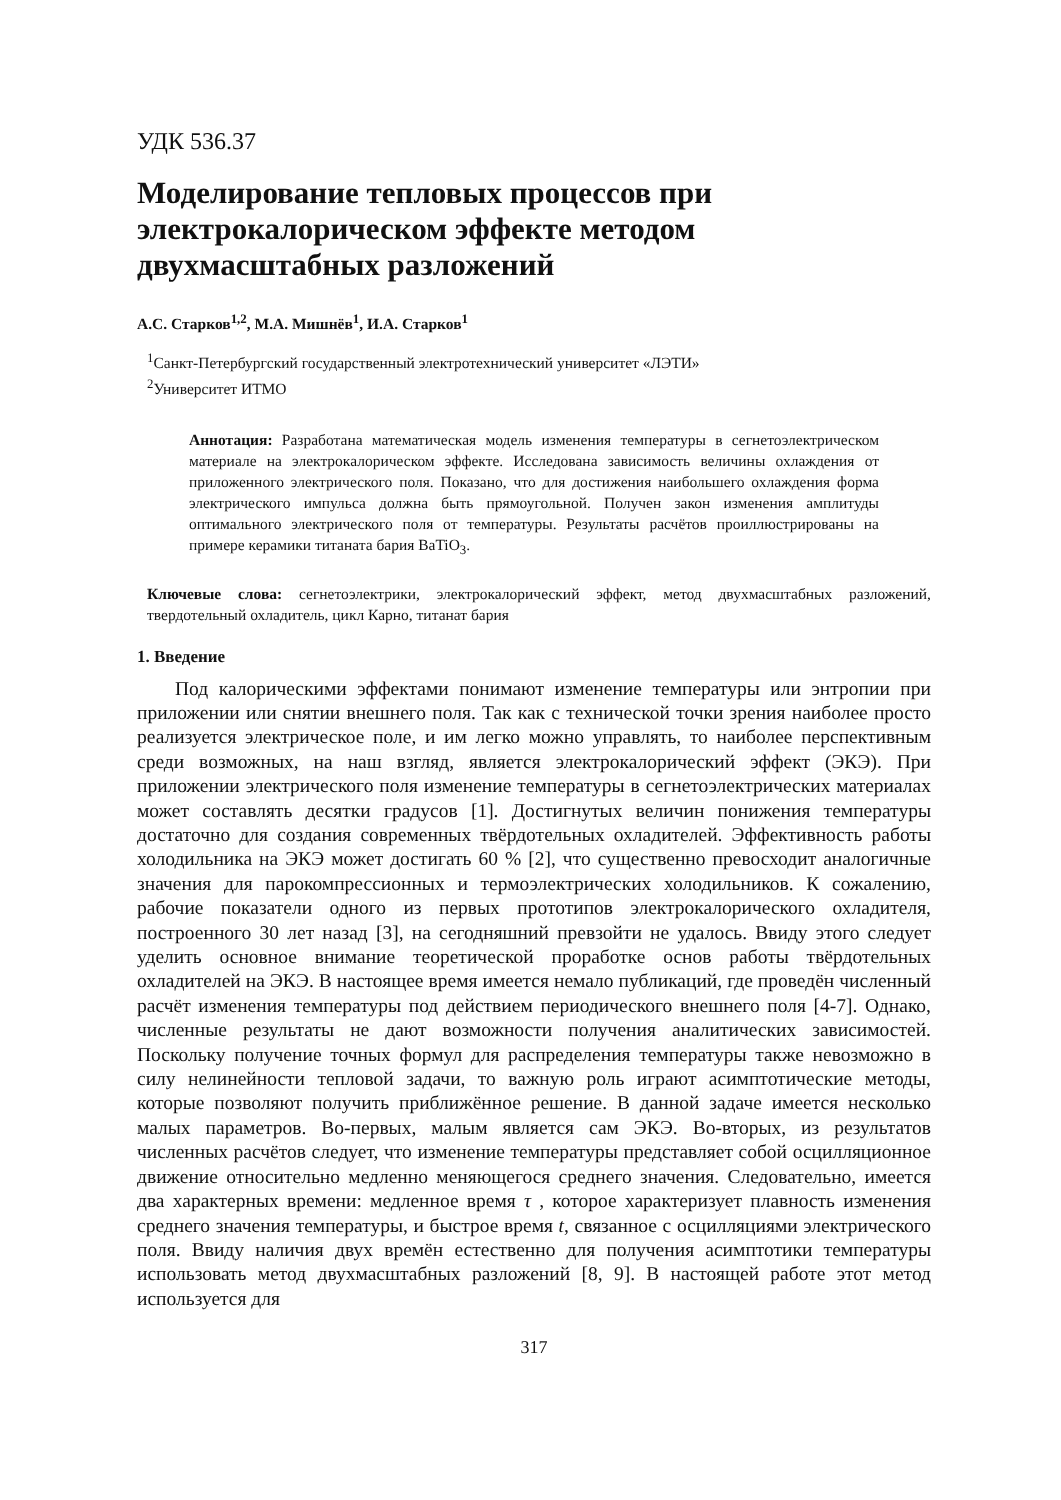УДК 536.37
Моделирование тепловых процессов при электрокалорическом эффекте методом двухмасштабных разложений
А.С. Старков<sup>1,2</sup>, М.А. Мишнёв<sup>1</sup>, И.А. Старков<sup>1</sup>
<sup>1</sup> Санкт-Петербургский государственный электротехнический университет «ЛЭТИ»
<sup>2</sup> Университет ИТМО
Аннотация: Разработана математическая модель изменения температуры в сегнетоэлектрическом материале на электрокалорическом эффекте. Исследована зависимость величины охлаждения от приложенного электрического поля. Показано, что для достижения наибольшего охлаждения форма электрического импульса должна быть прямоугольной. Получен закон изменения амплитуды оптимального электрического поля от температуры. Результаты расчётов проиллюстрированы на примере керамики титаната бария BaTiO<sub>3</sub>.
Ключевые слова: сегнетоэлектрики, электрокалорический эффект, метод двухмасштабных разложений, твердотельный охладитель, цикл Карно, титанат бария
1. Введение
Под калорическими эффектами понимают изменение температуры или энтропии при приложении или снятии внешнего поля. Так как с технической точки зрения наиболее просто реализуется электрическое поле, и им легко можно управлять, то наиболее перспективным среди возможных, на наш взгляд, является электрокалорический эффект (ЭКЭ). При приложении электрического поля изменение температуры в сегнетоэлектрических материалах может составлять десятки градусов [1]. Достигнутых величин понижения температуры достаточно для создания современных твёрдотельных охладителей. Эффективность работы холодильника на ЭКЭ может достигать 60 % [2], что существенно превосходит аналогичные значения для парокомпрессионных и термоэлектрических холодильников. К сожалению, рабочие показатели одного из первых прототипов электрокалорического охладителя, построенного 30 лет назад [3], на сегодняшний превзойти не удалось. Ввиду этого следует уделить основное внимание теоретической проработке основ работы твёрдотельных охладителей на ЭКЭ. В настоящее время имеется немало публикаций, где проведён численный расчёт изменения температуры под действием периодического внешнего поля [4-7]. Однако, численные результаты не дают возможности получения аналитических зависимостей. Поскольку получение точных формул для распределения температуры также невозможно в силу нелинейности тепловой задачи, то важную роль играют асимптотические методы, которые позволяют получить приближённое решение. В данной задаче имеется несколько малых параметров. Во-первых, малым является сам ЭКЭ. Во-вторых, из результатов численных расчётов следует, что изменение температуры представляет собой осцилляционное движение относительно медленно меняющегося среднего значения. Следовательно, имеется два характерных времени: медленное время τ , которое характеризует плавность изменения среднего значения температуры, и быстрое время t, связанное с осцилляциями электрического поля. Ввиду наличия двух времён естественно для получения асимптотики температуры использовать метод двухмасштабных разложений [8, 9]. В настоящей работе этот метод используется для
317